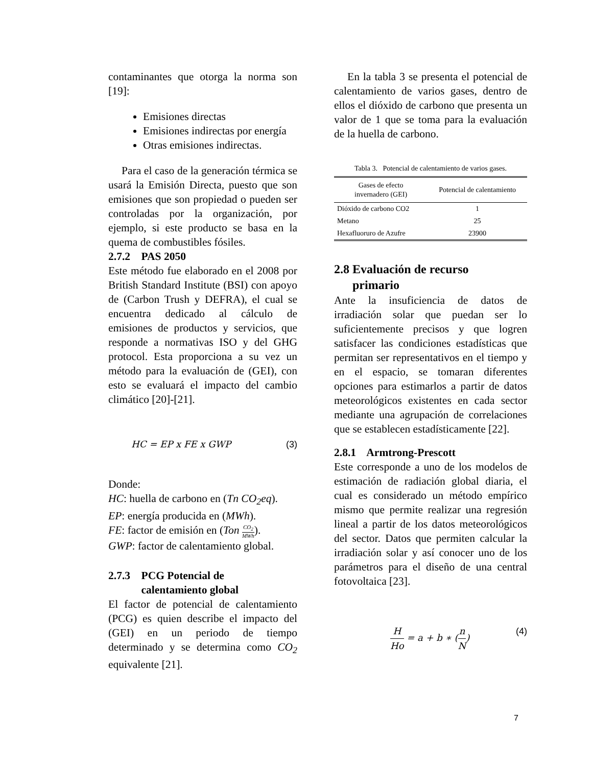contaminantes que otorga la norma son [19]:
Emisiones directas
Emisiones indirectas por energía
Otras emisiones indirectas.
Para el caso de la generación térmica se usará la Emisión Directa, puesto que son emisiones que son propiedad o pueden ser controladas por la organización, por ejemplo, si este producto se basa en la quema de combustibles fósiles.
2.7.2 PAS 2050
Este método fue elaborado en el 2008 por British Standard Institute (BSI) con apoyo de (Carbon Trush y DEFRA), el cual se encuentra dedicado al cálculo de emisiones de productos y servicios, que responde a normativas ISO y del GHG protocol. Esta proporciona a su vez un método para la evaluación de (GEI), con esto se evaluará el impacto del cambio climático [20]-[21].
HC = EP x FE x GWP (3)
Donde:
HC: huella de carbono en (Tn CO<sub>2</sub>eq).
EP: energía producida en (MWh).
FE: factor de emisión en (Ton CO<sub>2</sub> MWh).
GWP: factor de calentamiento global.
2.7.3 PCG Potencial de
calentamiento global
El factor de potencial de calentamiento (PCG) es quien describe el impacto del (GEI) en un periodo de tiempo determinado y se determina como CO<sub>2</sub> equivalente [21].
En la tabla 3 se presenta el potencial de calentamiento de varios gases, dentro de ellos el dióxido de carbono que presenta un valor de 1 que se toma para la evaluación de la huella de carbono.
Tabla 3. Potencial de calentamiento de varios gases.
| Gases de efecto invernadero (GEI) | Potencial de calentamiento |
| --- | --- |
| Dióxido de carbono CO2 | 1 |
| Metano | 25 |
| Hexafluoruro de Azufre | 23900 |
2.8 Evaluación de recurso
primario
Ante la insuficiencia de datos de irradiación solar que puedan ser lo suficientemente precisos y que logren satisfacer las condiciones estadísticas que permitan ser representativos en el tiempo y en el espacio, se tomaran diferentes opciones para estimarlos a partir de datos meteorológicos existentes en cada sector mediante una agrupación de correlaciones que se establecen estadísticamente [22].
2.8.1 Armtrong-Prescott
Este corresponde a uno de los modelos de estimación de radiación global diaria, el cual es considerado un método empírico mismo que permite realizar una regresión lineal a partir de los datos meteorológicos del sector. Datos que permiten calcular la irradiación solar y así conocer uno de los parámetros para el diseño de una central fotovoltaica [23].
H Ho = a + b ∗ (n N) (4)
7